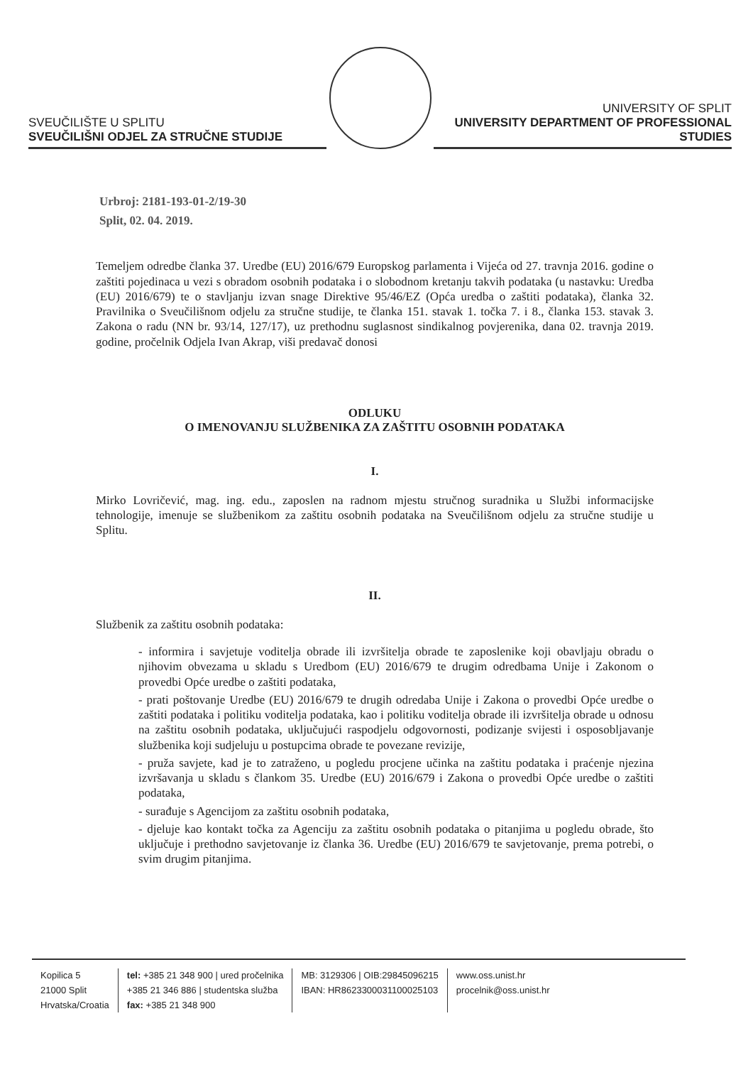SVEUČILIŠTE U SPLITU
SVEUČILIŠNI ODJEL ZA STRUČNE STUDIJE
UNIVERSITY OF SPLIT
UNIVERSITY DEPARTMENT OF PROFESSIONAL STUDIES
Urbroj: 2181-193-01-2/19-30
Split, 02. 04. 2019.
Temeljem odredbe članka 37. Uredbe (EU) 2016/679 Europskog parlamenta i Vijeća od 27. travnja 2016. godine o zaštiti pojedinaca u vezi s obradom osobnih podataka i o slobodnom kretanju takvih podataka (u nastavku: Uredba (EU) 2016/679) te o stavljanju izvan snage Direktive 95/46/EZ (Opća uredba o zaštiti podataka), članka 32. Pravilnika o Sveučilišnom odjelu za stručne studije, te članka 151. stavak 1. točka 7. i 8., članka 153. stavak 3. Zakona o radu (NN br. 93/14, 127/17), uz prethodnu suglasnost sindikalnog povjerenika, dana 02. travnja 2019. godine, pročelnik Odjela Ivan Akrap, viši predavač donosi
ODLUKU
O IMENOVANJU SLUŽBENIKA ZA ZAŠTITU OSOBNIH PODATAKA
I.
Mirko Lovričević, mag. ing. edu., zaposlen na radnom mjestu stručnog suradnika u Službi informacijske tehnologije, imenuje se službenikom za zaštitu osobnih podataka na Sveučilišnom odjelu za stručne studije u Splitu.
II.
Službenik za zaštitu osobnih podataka:
- informira i savjetuje voditelja obrade ili izvršitelja obrade te zaposlenike koji obavljaju obradu o njihovim obvezama u skladu s Uredbom (EU) 2016/679 te drugim odredbama Unije i Zakonom o provedbi Opće uredbe o zaštiti podataka,
- prati poštovanje Uredbe (EU) 2016/679 te drugih odredaba Unije i Zakona o provedbi Opće uredbe o zaštiti podataka i politiku voditelja podataka, kao i politiku voditelja obrade ili izvršitelja obrade u odnosu na zaštitu osobnih podataka, uključujući raspodjelu odgovornosti, podizanje svijesti i osposobljavanje službenika koji sudjeluju u postupcima obrade te povezane revizije,
- pruža savjete, kad je to zatraženo, u pogledu procjene učinka na zaštitu podataka i praćenje njezina izvršavanja u skladu s člankom 35. Uredbe (EU) 2016/679 i Zakona o provedbi Opće uredbe o zaštiti podataka,
- surađuje s Agencijom za zaštitu osobnih podataka,
- djeluje kao kontakt točka za Agenciju za zaštitu osobnih podataka o pitanjima u pogledu obrade, što uključuje i prethodno savjetovanje iz članka 36. Uredbe (EU) 2016/679 te savjetovanje, prema potrebi, o svim drugim pitanjima.
Kopilica 5
21000 Split
Hrvatska/Croatia
tel: +385 21 348 900 | ured pročelnika
+385 21 346 886 | studentska služba
fax: +385 21 348 900
MB: 3129306 | OIB:29845096215
IBAN: HR8623300031100025103
www.oss.unist.hr
procelnik@oss.unist.hr